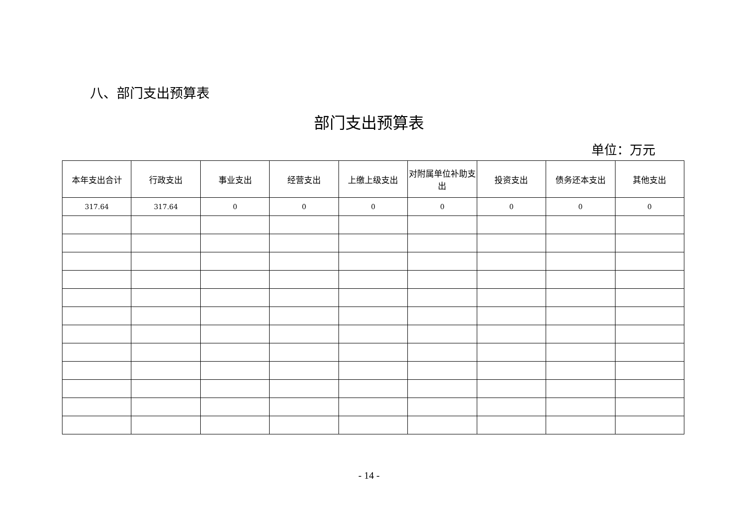八、部门支出预算表
部门支出预算表
单位：万元
| 本年支出合计 | 行政支出 | 事业支出 | 经营支出 | 上缴上级支出 | 对附属单位补助支出 | 投资支出 | 债务还本支出 | 其他支出 |
| --- | --- | --- | --- | --- | --- | --- | --- | --- |
| 317.64 | 317.64 | 0 | 0 | 0 | 0 | 0 | 0 | 0 |
- 14 -